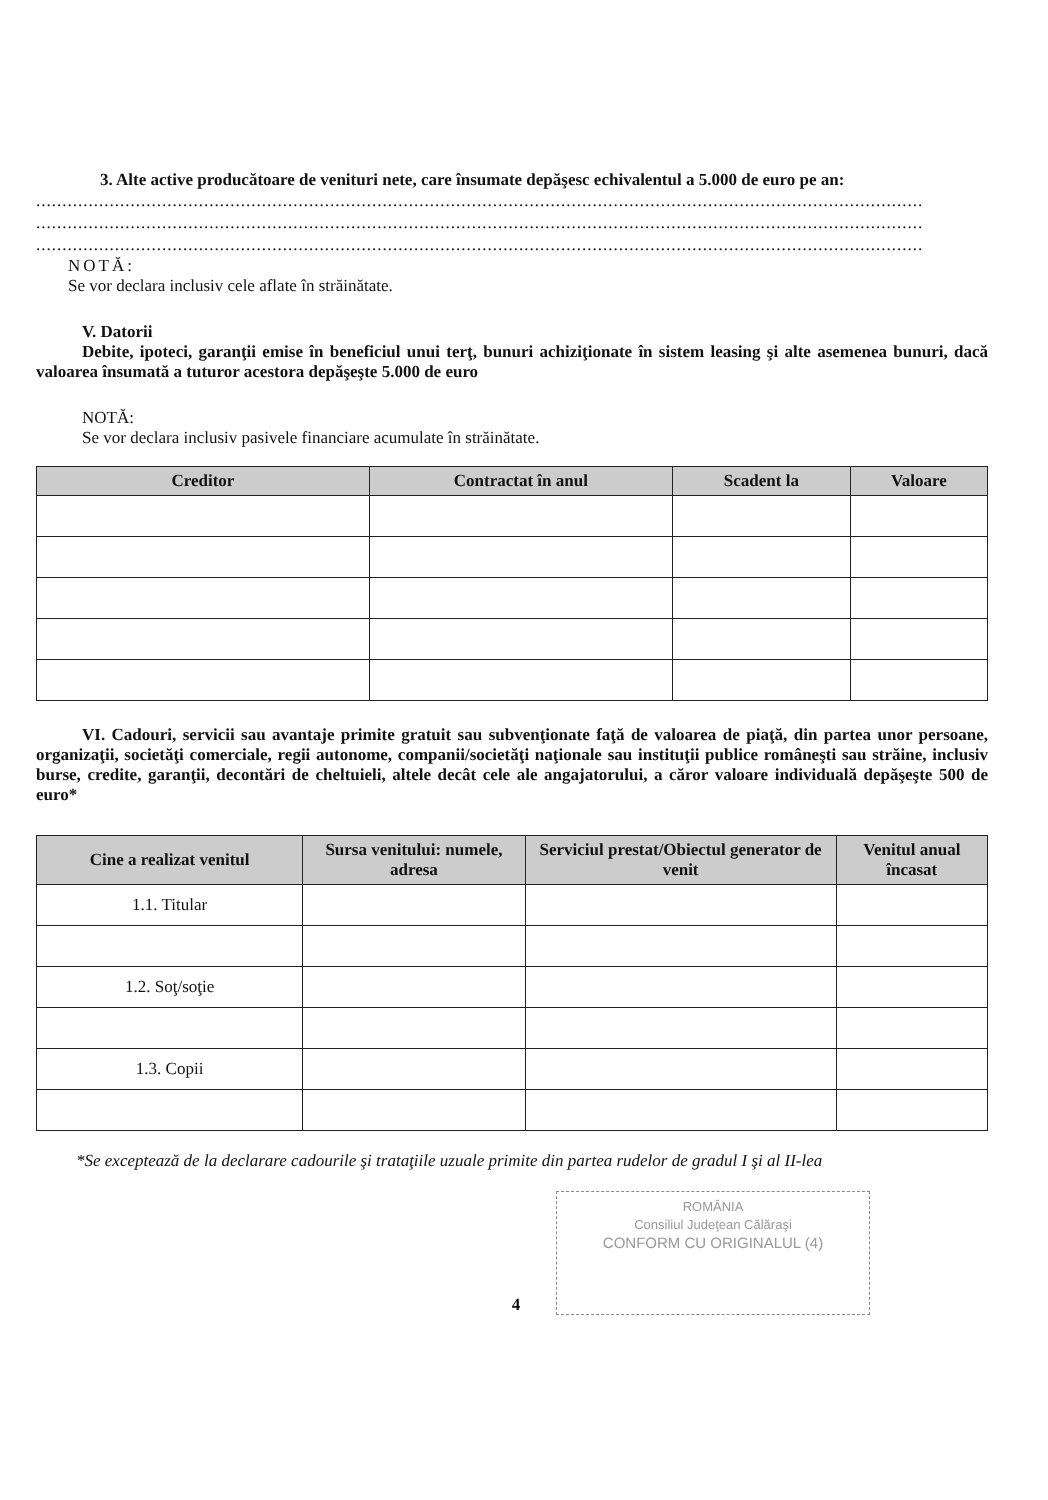3. Alte active producătoare de venituri nete, care însumate depăşesc echivalentul a 5.000 de euro pe an:
.........................................................................................................................................................................
.........................................................................................................................................................................
.........................................................................................................................................................................
NOTĂ:
Se vor declara inclusiv cele aflate în străinătate.
V. Datorii
Debite, ipoteci, garanţii emise în beneficiul unui terţ, bunuri achiziţionate în sistem leasing şi alte asemenea bunuri, dacă valoarea însumată a tuturor acestora depăşeşte 5.000 de euro
NOTĂ:
Se vor declara inclusiv pasivele financiare acumulate în străinătate.
| Creditor | Contractat în anul | Scadent la | Valoare |
| --- | --- | --- | --- |
VI. Cadouri, servicii sau avantaje primite gratuit sau subvenţionate faţă de valoarea de piaţă, din partea unor persoane, organizaţii, societăţi comerciale, regii autonome, companii/societăţi naţionale sau instituţii publice româneşti sau străine, inclusiv burse, credite, garanţii, decontări de cheltuieli, altele decât cele ale angajatorului, a căror valoare individuală depăşeşte 500 de euro*
| Cine a realizat venitul | Sursa venitului: numele, adresa | Serviciul prestat/Obiectul generator de venit | Venitul anual încasat |
| --- | --- | --- | --- |
| 1.1. Titular | | | |
| 1.2. Soţ/soţie | | | |
| 1.3. Copii | | | |
*Se exceptează de la declarare cadourile şi trataţiile uzuale primite din partea rudelor de gradul I şi al II-lea
ROMÂNIA
Consiliul Judeţean Călăraşi
CONFORM CU ORIGINALUL (4)
4